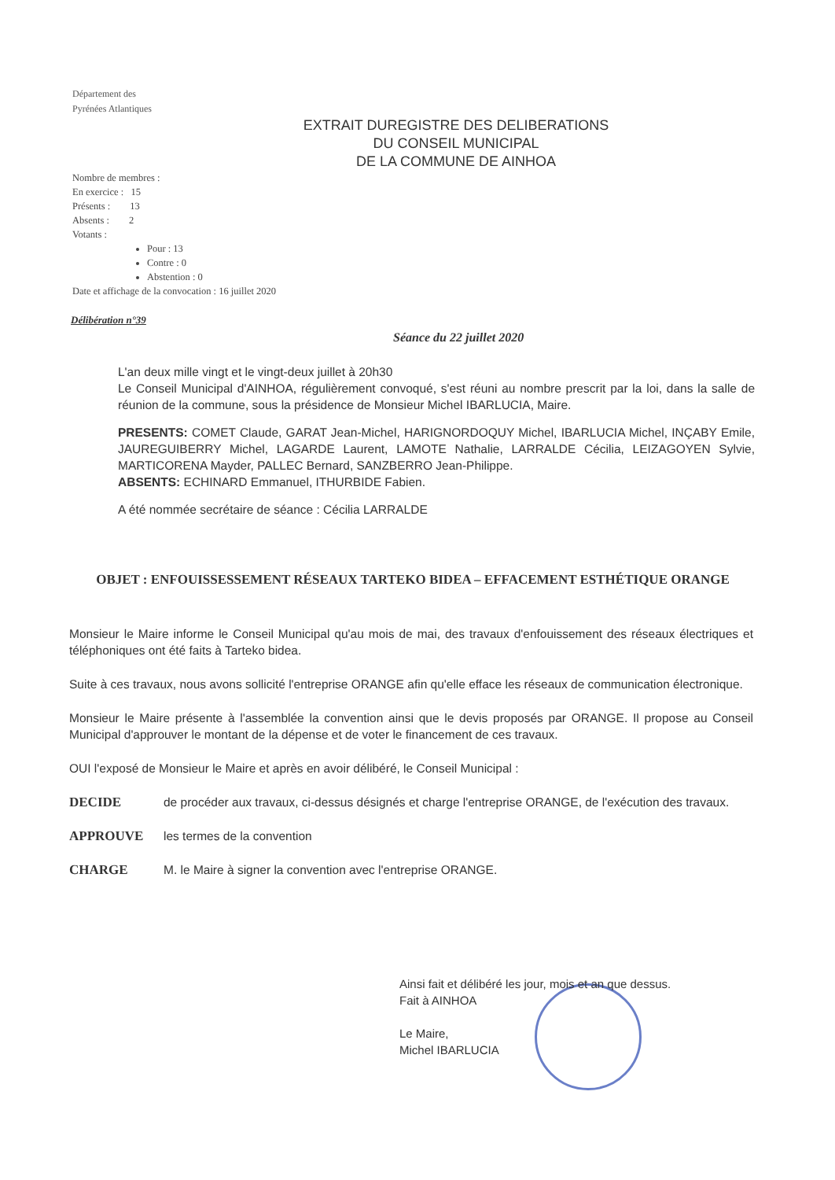Département des
Pyrénées Atlantiques
EXTRAIT DUREGISTRE DES DELIBERATIONS
DU CONSEIL MUNICIPAL
DE LA COMMUNE DE AINHOA
Nombre de membres :
En exercice : 15
Présents : 13
Absents : 2
Votants :
Pour : 13
Contre : 0
Abstention : 0
Date et affichage de la convocation : 16 juillet 2020
Délibération n°39
Séance du 22 juillet 2020
L'an deux mille vingt et le vingt-deux juillet à 20h30
Le Conseil Municipal d'AINHOA, régulièrement convoqué, s'est réuni au nombre prescrit par la loi, dans la salle de réunion de la commune, sous la présidence de Monsieur Michel IBARLUCIA, Maire.
PRESENTS: COMET Claude, GARAT Jean-Michel, HARIGNORDOQUY Michel, IBARLUCIA Michel, INÇABY Emile, JAUREGUIBERRY Michel, LAGARDE Laurent, LAMOTE Nathalie, LARRALDE Cécilia, LEIZAGOYEN Sylvie, MARTICORENA Mayder, PALLEC Bernard, SANZBERRO Jean-Philippe.
ABSENTS: ECHINARD Emmanuel, ITHURBIDE Fabien.
A été nommée secrétaire de séance : Cécilia LARRALDE
OBJET : ENFOUISSESSEMENT RÉSEAUX TARTEKO BIDEA – EFFACEMENT ESTHÉTIQUE ORANGE
Monsieur le Maire informe le Conseil Municipal qu'au mois de mai, des travaux d'enfouissement des réseaux électriques et téléphoniques ont été faits à Tarteko bidea.
Suite à ces travaux, nous avons sollicité l'entreprise ORANGE afin qu'elle efface les réseaux de communication électronique.
Monsieur le Maire présente à l'assemblée la convention ainsi que le devis proposés par ORANGE. Il propose au Conseil Municipal d'approuver le montant de la dépense et de voter le financement de ces travaux.
OUI l'exposé de Monsieur le Maire et après en avoir délibéré, le Conseil Municipal :
DECIDE de procéder aux travaux, ci-dessus désignés et charge l'entreprise ORANGE, de l'exécution des travaux.
APPROUVE les termes de la convention
CHARGE M. le Maire à signer la convention avec l'entreprise ORANGE.
Ainsi fait et délibéré les jour, mois et an que dessus.
Fait à AINHOA
Le Maire,
Michel IBARLUCIA